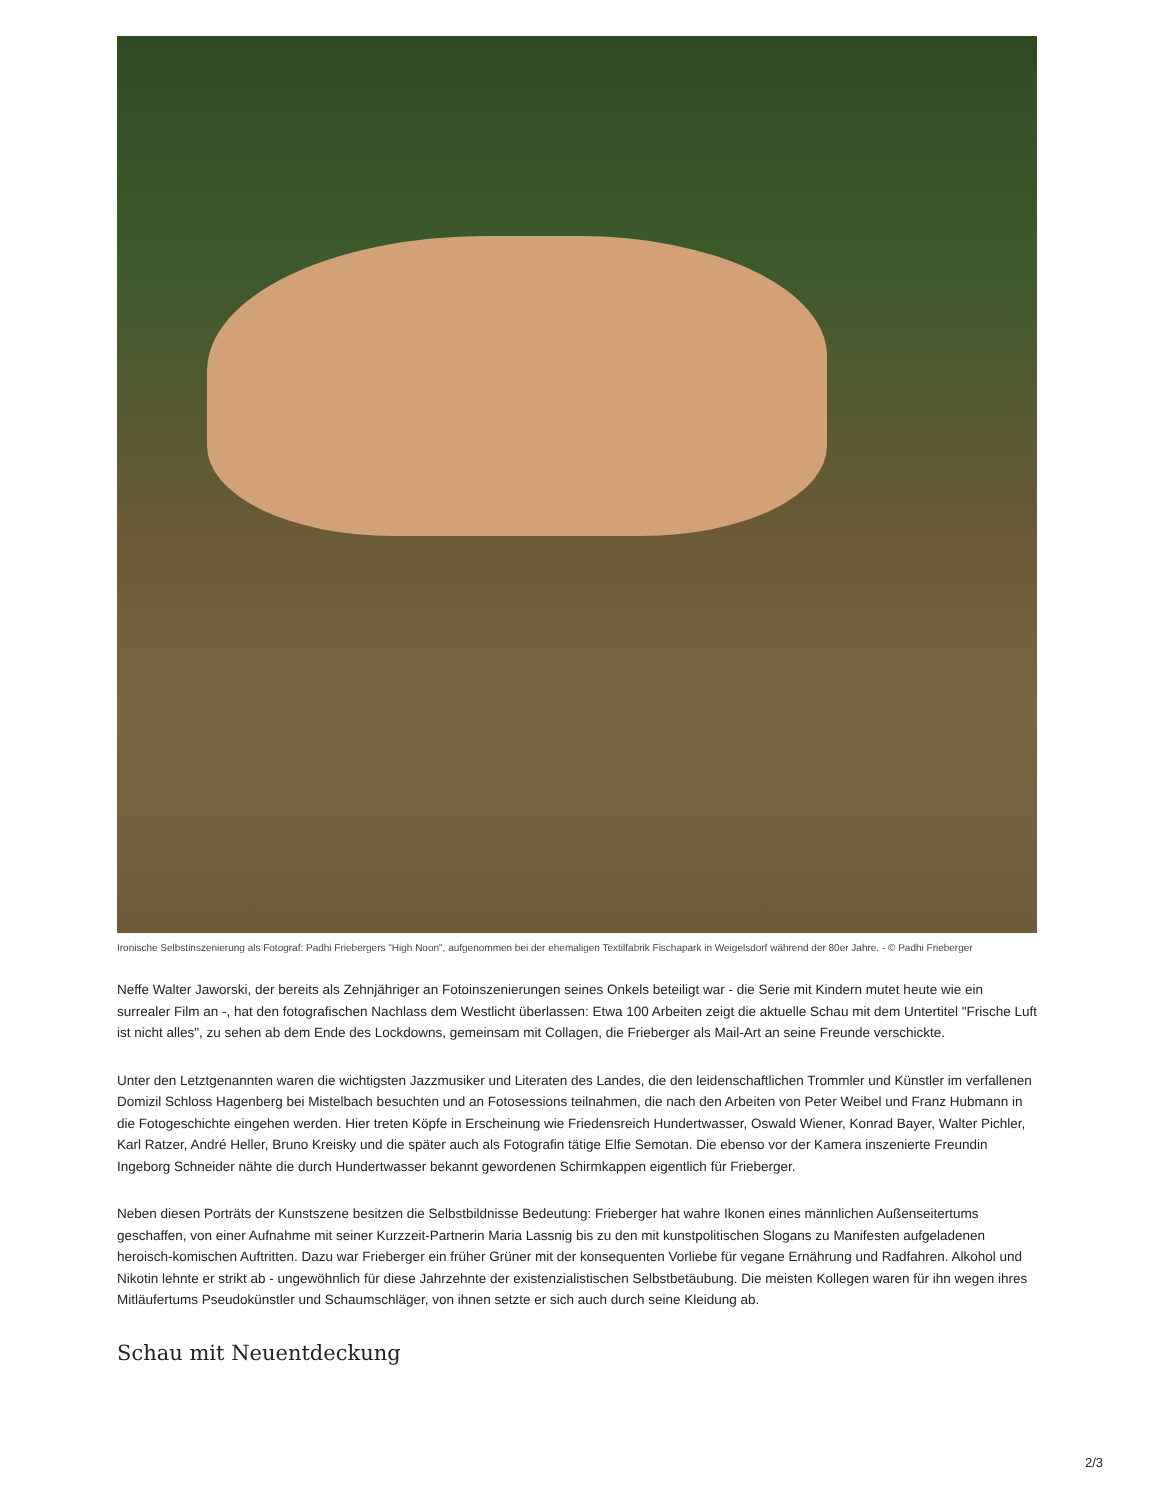Ironische Selbstinszenierung als Fotograf: Padhi Friebergers "High Noon", aufgenommen bei der ehemaligen Textilfabrik Fischapark in Weigelsdorf während der 80er Jahre. - © Padhi Frieberger
Neffe Walter Jaworski, der bereits als Zehnjähriger an Fotoinszenierungen seines Onkels beteiligt war - die Serie mit Kindern mutet heute wie ein surrealer Film an -, hat den fotografischen Nachlass dem Westlicht überlassen: Etwa 100 Arbeiten zeigt die aktuelle Schau mit dem Untertitel "Frische Luft ist nicht alles", zu sehen ab dem Ende des Lockdowns, gemeinsam mit Collagen, die Frieberger als Mail-Art an seine Freunde verschickte.
Unter den Letztgenannten waren die wichtigsten Jazzmusiker und Literaten des Landes, die den leidenschaftlichen Trommler und Künstler im verfallenen Domizil Schloss Hagenberg bei Mistelbach besuchten und an Fotosessions teilnahmen, die nach den Arbeiten von Peter Weibel und Franz Hubmann in die Fotogeschichte eingehen werden. Hier treten Köpfe in Erscheinung wie Friedensreich Hundertwasser, Oswald Wiener, Konrad Bayer, Walter Pichler, Karl Ratzer, André Heller, Bruno Kreisky und die später auch als Fotografin tätige Elfie Semotan. Die ebenso vor der Kamera inszenierte Freundin Ingeborg Schneider nähte die durch Hundertwasser bekannt gewordenen Schirmkappen eigentlich für Frieberger.
Neben diesen Porträts der Kunstszene besitzen die Selbstbildnisse Bedeutung: Frieberger hat wahre Ikonen eines männlichen Außenseitertums geschaffen, von einer Aufnahme mit seiner Kurzzeit-Partnerin Maria Lassnig bis zu den mit kunstpolitischen Slogans zu Manifesten aufgeladenen heroisch-komischen Auftritten. Dazu war Frieberger ein früher Grüner mit der konsequenten Vorliebe für vegane Ernährung und Radfahren. Alkohol und Nikotin lehnte er strikt ab - ungewöhnlich für diese Jahrzehnte der existenzialistischen Selbstbetäubung. Die meisten Kollegen waren für ihn wegen ihres Mitläufertums Pseudokünstler und Schaumschläger, von ihnen setzte er sich auch durch seine Kleidung ab.
Schau mit Neuentdeckung
2/3